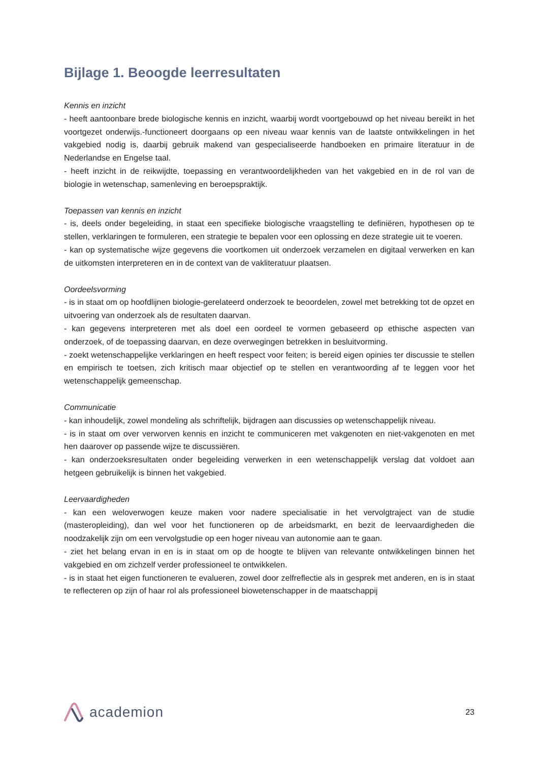Bijlage 1. Beoogde leerresultaten
Kennis en inzicht
- heeft aantoonbare brede biologische kennis en inzicht, waarbij wordt voortgebouwd op het niveau bereikt in het voortgezet onderwijs.-functioneert doorgaans op een niveau waar kennis van de laatste ontwikkelingen in het vakgebied nodig is, daarbij gebruik makend van gespecialiseerde handboeken en primaire literatuur in de Nederlandse en Engelse taal.
- heeft inzicht in de reikwijdte, toepassing en verantwoordelijkheden van het vakgebied en in de rol van de biologie in wetenschap, samenleving en beroepspraktijk.
Toepassen van kennis en inzicht
- is, deels onder begeleiding, in staat een specifieke biologische vraagstelling te definiëren, hypothesen op te stellen, verklaringen te formuleren, een strategie te bepalen voor een oplossing en deze strategie uit te voeren.
- kan op systematische wijze gegevens die voortkomen uit onderzoek verzamelen en digitaal verwerken en kan de uitkomsten interpreteren en in de context van de vakliteratuur plaatsen.
Oordeelsvorming
- is in staat om op hoofdlijnen biologie-gerelateerd onderzoek te beoordelen, zowel met betrekking tot de opzet en uitvoering van onderzoek als de resultaten daarvan.
- kan gegevens interpreteren met als doel een oordeel te vormen gebaseerd op ethische aspecten van onderzoek, of de toepassing daarvan, en deze overwegingen betrekken in besluitvorming.
- zoekt wetenschappelijke verklaringen en heeft respect voor feiten; is bereid eigen opinies ter discussie te stellen en empirisch te toetsen, zich kritisch maar objectief op te stellen en verantwoording af te leggen voor het wetenschappelijk gemeenschap.
Communicatie
- kan inhoudelijk, zowel mondeling als schriftelijk, bijdragen aan discussies op wetenschappelijk niveau.
- is in staat om over verworven kennis en inzicht te communiceren met vakgenoten en niet-vakgenoten en met hen daarover op passende wijze te discussiëren.
- kan onderzoeksresultaten onder begeleiding verwerken in een wetenschappelijk verslag dat voldoet aan hetgeen gebruikelijk is binnen het vakgebied.
Leervaardigheden
- kan een weloverwogen keuze maken voor nadere specialisatie in het vervolgtraject van de studie (masteropleiding), dan wel voor het functioneren op de arbeidsmarkt, en bezit de leervaardigheden die noodzakelijk zijn om een vervolgstudie op een hoger niveau van autonomie aan te gaan.
- ziet het belang ervan in en is in staat om op de hoogte te blijven van relevante ontwikkelingen binnen het vakgebied en om zichzelf verder professioneel te ontwikkelen.
- is in staat het eigen functioneren te evalueren, zowel door zelfreflectie als in gesprek met anderen, en is in staat te reflecteren op zijn of haar rol als professioneel biowetenschapper in de maatschappij
academion
23